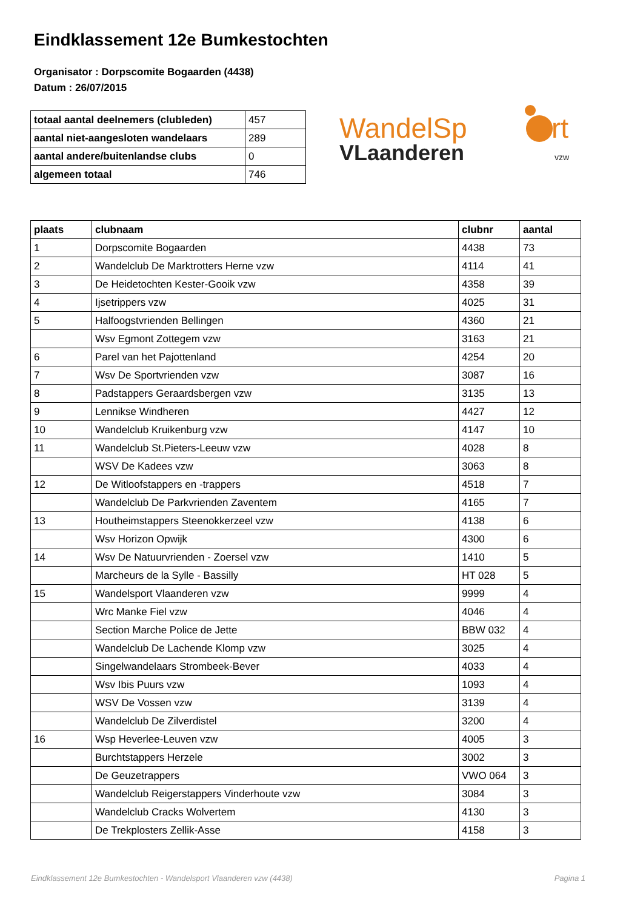Eindklassement 12e Bumkestochten
Organisator : Dorpscomite Bogaarden (4438)
Datum : 26/07/2015
| totaal aantal deelnemers (clubleden) | 457 |
| aantal niet-aangesloten wandelaars | 289 |
| aantal andere/buitenlandse clubs | 0 |
| algemeen totaal | 746 |
WandelSp
rt
VLaanderen
vzw
| plaats | clubnaam | clubnr | aantal |
| --- | --- | --- | --- |
| 1 | Dorpscomite Bogaarden | 4438 | 73 |
| 2 | Wandelclub De Marktrotters Herne vzw | 4114 | 41 |
| 3 | De Heidetochten Kester-Gooik vzw | 4358 | 39 |
| 4 | Ijsetrippers vzw | 4025 | 31 |
| 5 | Halfoogstvrienden Bellingen | 4360 | 21 |
| | Wsv Egmont Zottegem vzw | 3163 | 21 |
| 6 | Parel van het Pajottenland | 4254 | 20 |
| 7 | Wsv De Sportvrienden vzw | 3087 | 16 |
| 8 | Padstappers Geraardsbergen vzw | 3135 | 13 |
| 9 | Lennikse Windheren | 4427 | 12 |
| 10 | Wandelclub Kruikenburg vzw | 4147 | 10 |
| 11 | Wandelclub St.Pieters-Leeuw vzw | 4028 | 8 |
| | WSV De Kadees vzw | 3063 | 8 |
| 12 | De Witloofstappers en -trappers | 4518 | 7 |
| | Wandelclub De Parkvrienden Zaventem | 4165 | 7 |
| 13 | Houtheimstappers Steenokkerzeel vzw | 4138 | 6 |
| | Wsv Horizon Opwijk | 4300 | 6 |
| 14 | Wsv De Natuurvrienden - Zoersel vzw | 1410 | 5 |
| | Marcheurs de la Sylle - Bassilly | HT 028 | 5 |
| 15 | Wandelsport Vlaanderen vzw | 9999 | 4 |
| | Wrc Manke Fiel vzw | 4046 | 4 |
| | Section Marche Police de Jette | BBW 032 | 4 |
| | Wandelclub De Lachende Klomp vzw | 3025 | 4 |
| | Singelwandelaars Strombeek-Bever | 4033 | 4 |
| | Wsv Ibis Puurs vzw | 1093 | 4 |
| | WSV De Vossen vzw | 3139 | 4 |
| | Wandelclub De Zilverdistel | 3200 | 4 |
| 16 | Wsp Heverlee-Leuven vzw | 4005 | 3 |
| | Burchtstappers Herzele | 3002 | 3 |
| | De Geuzetrappers | VWO 064 | 3 |
| | Wandelclub Reigerstappers Vinderhoute vzw | 3084 | 3 |
| | Wandelclub Cracks Wolvertem | 4130 | 3 |
| | De Trekplosters Zellik-Asse | 4158 | 3 |
Eindklassement 12e Bumkestochten - Wandelsport Vlaanderen vzw (4438) Pagina 1